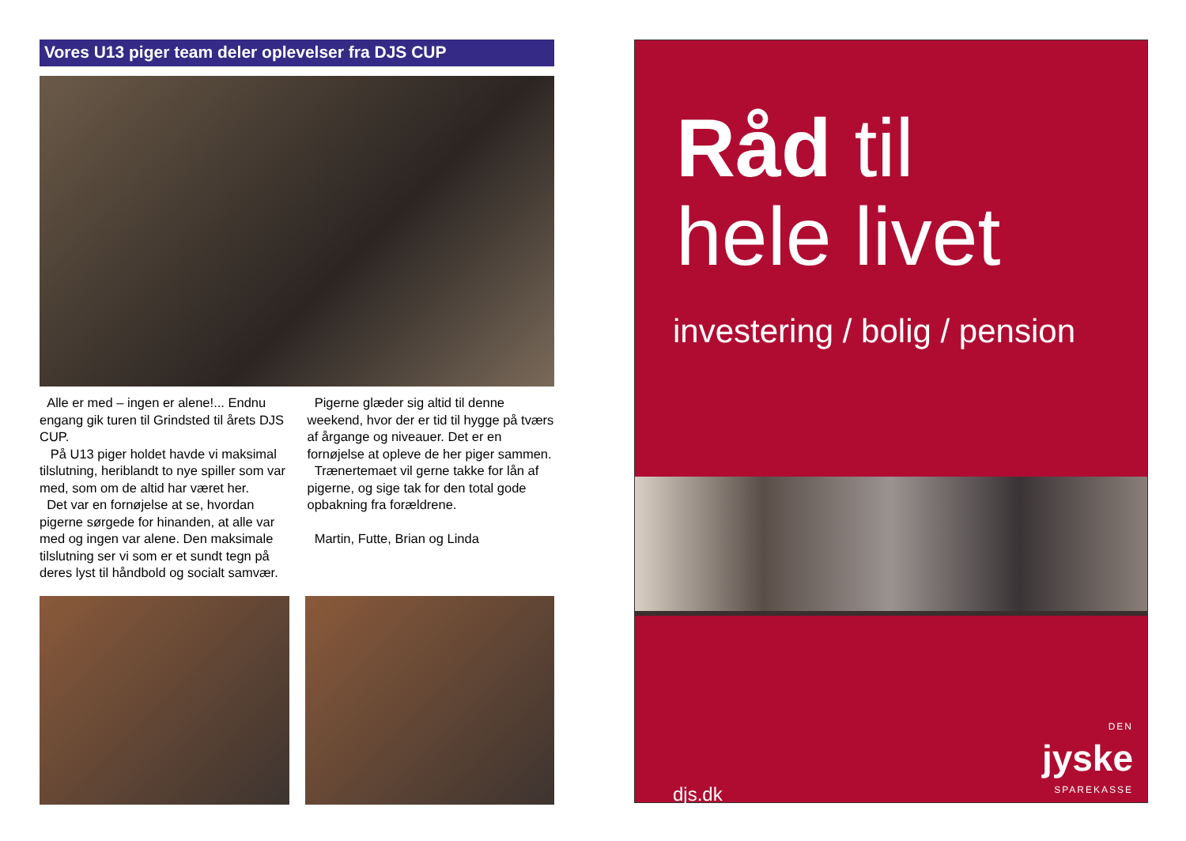Vores U13 piger team deler oplevelser fra DJS CUP
Alle er med – ingen er alene!... Endnu engang gik turen til Grindsted til årets DJS CUP.
På U13 piger holdet havde vi maksimal tilslutning, heriblandt to nye spiller som var med, som om de altid har været her.
Det var en fornøjelse at se, hvordan pigerne sørgede for hinanden, at alle var med og ingen var alene. Den maksimale tilslutning ser vi som er et sundt tegn på deres lyst til håndbold og socialt samvær.
Pigerne glæder sig altid til denne weekend, hvor der er tid til hygge på tværs af årgange og niveauer. Det er en fornøjelse at opleve de her piger sammen.
Trænertemaet vil gerne takke for lån af pigerne, og sige tak for den total gode opbakning fra forældrene.
Martin, Futte, Brian og Linda
Råd til
hele livet
investering / bolig / pension
djs.dk
DEN
jyske
SPAREKASSE